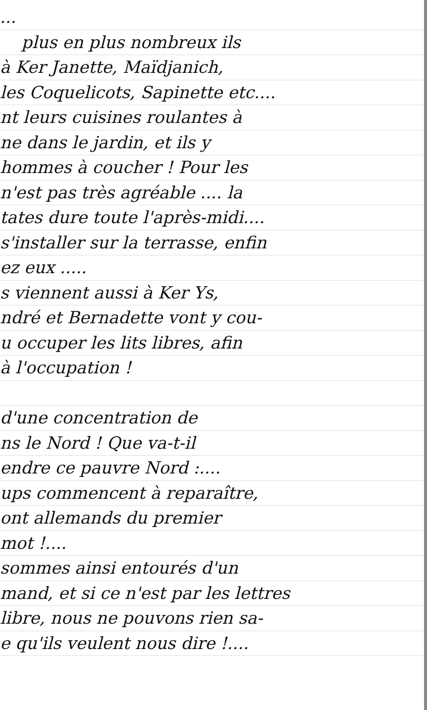...
plus en plus nombreux ils
à Ker Janette, Maïdjanich,
les Coquelicots, Sapinette etc....
nt leurs cuisines roulantes à
ne dans le jardin, et ils y
hommes à coucher ! Pour les
n'est pas très agréable .... la
tates dure toute l'après-midi....
s'installer sur la terrasse, enfin
ez eux .....
s viennent aussi à Ker Ys,
ndré et Bernadette vont y cou-
u occuper les lits libres, afin
à l'occupation !
d'une concentration de
ns le Nord ! Que va-t-il
endre ce pauvre Nord :....
ups commencent à reparaître,
ont allemands du premier
mot !....
sommes ainsi entourés d'un
mand, et si ce n'est par les lettres
libre, nous ne pouvons rien sa-
e qu'ils veulent nous dire !....